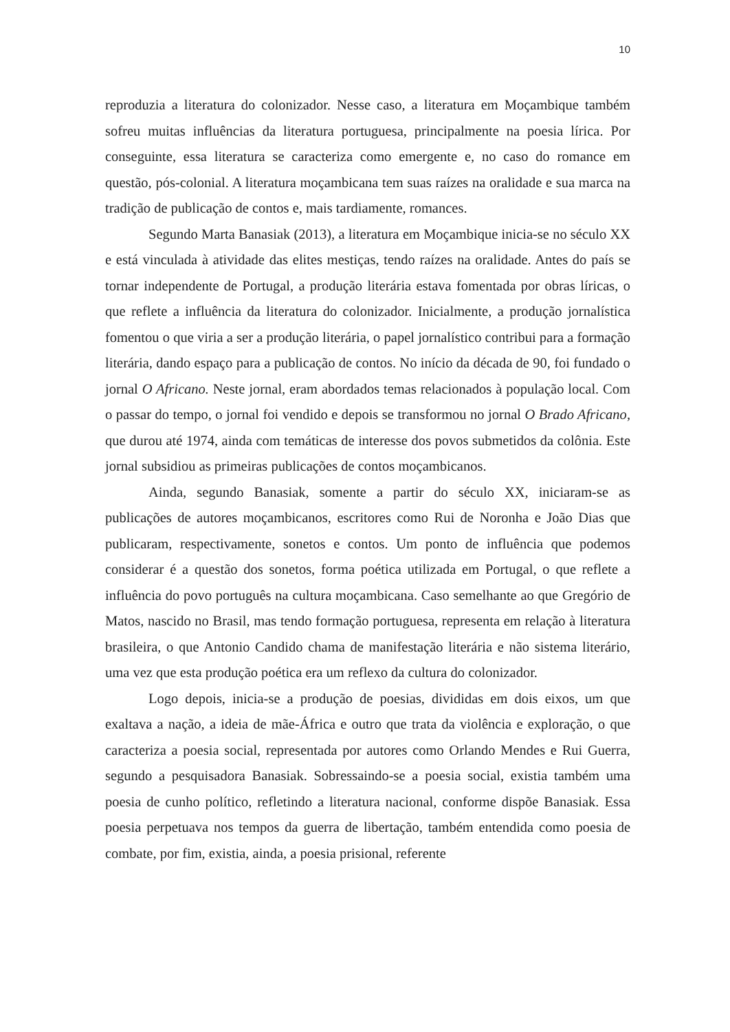10
reproduzia a literatura do colonizador. Nesse caso, a literatura em Moçambique também sofreu muitas influências da literatura portuguesa, principalmente na poesia lírica. Por conseguinte, essa literatura se caracteriza como emergente e, no caso do romance em questão, pós-colonial. A literatura moçambicana tem suas raízes na oralidade e sua marca na tradição de publicação de contos e, mais tardiamente, romances.
Segundo Marta Banasiak (2013), a literatura em Moçambique inicia-se no século XX e está vinculada à atividade das elites mestiças, tendo raízes na oralidade. Antes do país se tornar independente de Portugal, a produção literária estava fomentada por obras líricas, o que reflete a influência da literatura do colonizador. Inicialmente, a produção jornalística fomentou o que viria a ser a produção literária, o papel jornalístico contribui para a formação literária, dando espaço para a publicação de contos. No início da década de 90, foi fundado o jornal O Africano. Neste jornal, eram abordados temas relacionados à população local. Com o passar do tempo, o jornal foi vendido e depois se transformou no jornal O Brado Africano, que durou até 1974, ainda com temáticas de interesse dos povos submetidos da colônia. Este jornal subsidiou as primeiras publicações de contos moçambicanos.
Ainda, segundo Banasiak, somente a partir do século XX, iniciaram-se as publicações de autores moçambicanos, escritores como Rui de Noronha e João Dias que publicaram, respectivamente, sonetos e contos. Um ponto de influência que podemos considerar é a questão dos sonetos, forma poética utilizada em Portugal, o que reflete a influência do povo português na cultura moçambicana. Caso semelhante ao que Gregório de Matos, nascido no Brasil, mas tendo formação portuguesa, representa em relação à literatura brasileira, o que Antonio Candido chama de manifestação literária e não sistema literário, uma vez que esta produção poética era um reflexo da cultura do colonizador.
Logo depois, inicia-se a produção de poesias, divididas em dois eixos, um que exaltava a nação, a ideia de mãe-África e outro que trata da violência e exploração, o que caracteriza a poesia social, representada por autores como Orlando Mendes e Rui Guerra, segundo a pesquisadora Banasiak. Sobressaindo-se a poesia social, existia também uma poesia de cunho político, refletindo a literatura nacional, conforme dispõe Banasiak. Essa poesia perpetuava nos tempos da guerra de libertação, também entendida como poesia de combate, por fim, existia, ainda, a poesia prisional, referente